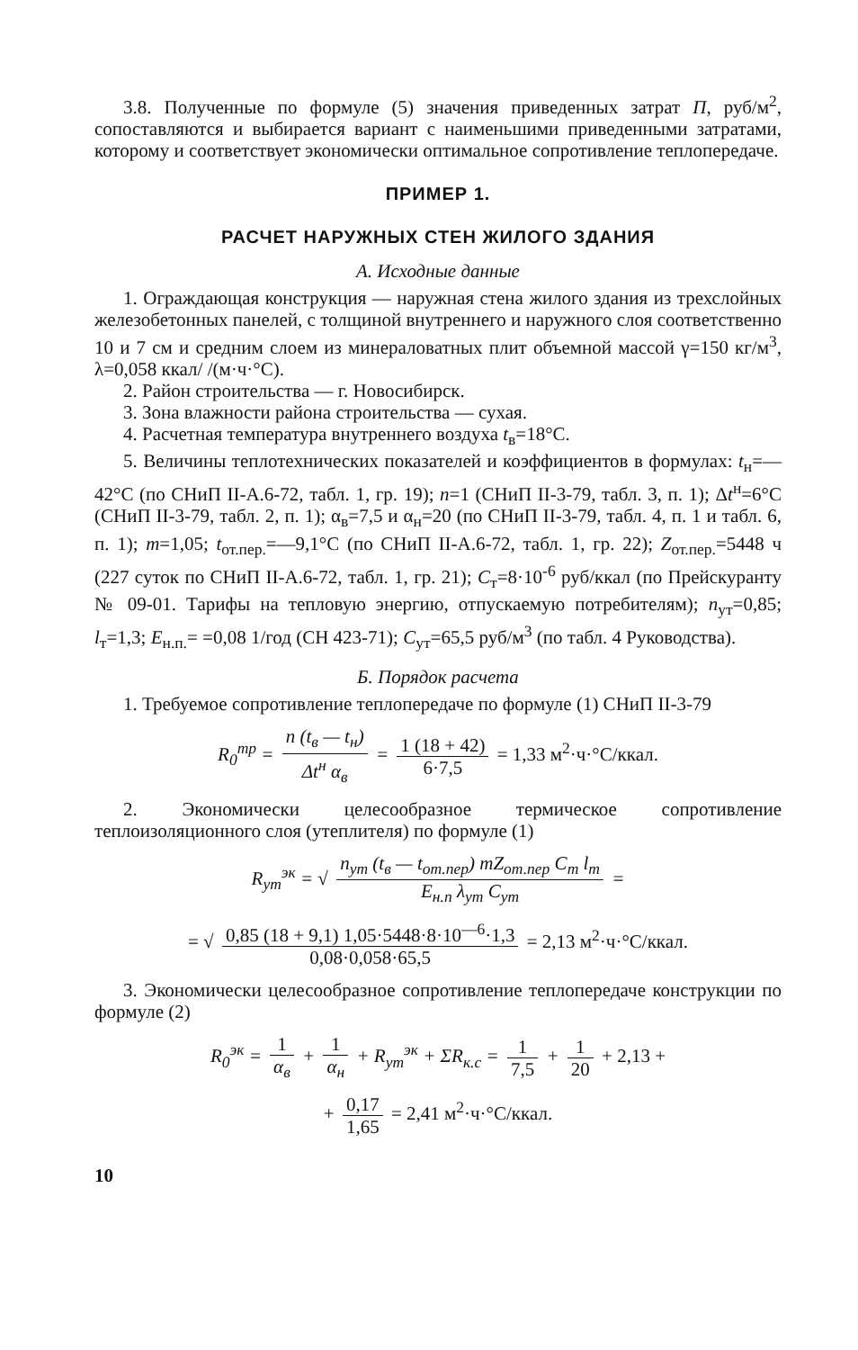3.8. Полученные по формуле (5) значения приведенных затрат П, руб/м<sup>2</sup>, сопоставляются и выбирается вариант с наименьшими приведенными затратами, которому и соответствует экономически оптимальное сопротивление теплопередаче.
ПРИМЕР 1.
РАСЧЕТ НАРУЖНЫХ СТЕН ЖИЛОГО ЗДАНИЯ
А. Исходные данные
1. Ограждающая конструкция — наружная стена жилого здания из трехслойных железобетонных панелей, с толщиной внутреннего и наружного слоя соответственно 10 и 7 см и средним слоем из минераловатных плит объемной массой γ=150 кг/м<sup>3</sup>, λ=0,058 ккал/ /(м·ч·°С).
2. Район строительства — г. Новосибирск.
3. Зона влажности района строительства — сухая.
4. Расчетная температура внутреннего воздуха t<sub>в</sub>=18°С.
5. Величины теплотехнических показателей и коэффициентов в формулах: t<sub>н</sub>=—42°С (по СНиП II-А.6-72, табл. 1, гр. 19); n=1 (СНиП II-3-79, табл. 3, п. 1); Δt<sup>н</sup>=6°С (СНиП II-3-79, табл. 2, п. 1); α<sub>в</sub>=7,5 и α<sub>н</sub>=20 (по СНиП II-3-79, табл. 4, п. 1 и табл. 6, п. 1); m=1,05; t<sub>от.пер.</sub>=—9,1°С (по СНиП II-А.6-72, табл. 1, гр. 22); Z<sub>от.пер.</sub>=5448 ч (227 суток по СНиП II-А.6-72, табл. 1, гр. 21); С<sub>т</sub>=8·10<sup>-6</sup> руб/ккал (по Прейскуранту № 09-01. Тарифы на тепловую энергию, отпускаемую потребителям); n<sub>ут</sub>=0,85; l<sub>т</sub>=1,3; Е<sub>н.п.</sub>= =0,08 1/год (СН 423-71); С<sub>ут</sub>=65,5 руб/м<sup>3</sup> (по табл. 4 Руководства).
Б. Порядок расчета
1. Требуемое сопротивление теплопередаче по формуле (1) СНиП II-3-79
R<sub>0</sub><sup>тр</sup> = n (t<sub>в</sub> — t<sub>н</sub>) Δt<sup>н</sup> α<sub>в</sub> = 1 (18 + 42) 6·7,5 = 1,33 м<sup>2</sup>·ч·°С/ккал.
2. Экономически целесообразное термическое сопротивление теплоизоляционного слоя (утеплителя) по формуле (1)
R<sub>ут</sub><sup>эк</sup> = √ n<sub>ут</sub> (t<sub>в</sub> — t<sub>от.пер</sub>) mZ<sub>от.пер</sub> C<sub>т</sub> l<sub>т</sub> E<sub>н.п</sub> λ<sub>ут</sub> C<sub>ут</sub> =
= √ 0,85 (18 + 9,1) 1,05·5448·8·10<sup>—6</sup>·1,3 0,08·0,058·65,5 = 2,13 м<sup>2</sup>·ч·°С/ккал.
3. Экономически целесообразное сопротивление теплопередаче конструкции по формуле (2)
R<sub>0</sub><sup>эк</sup> = 1 α<sub>в</sub> + 1 α<sub>н</sub> + R<sub>ут</sub><sup>эк</sup> + ΣR<sub>к.с</sub> = 1 7,5 + 1 20 + 2,13 +
+ 0,17 1,65 = 2,41 м<sup>2</sup>·ч·°С/ккал.
10